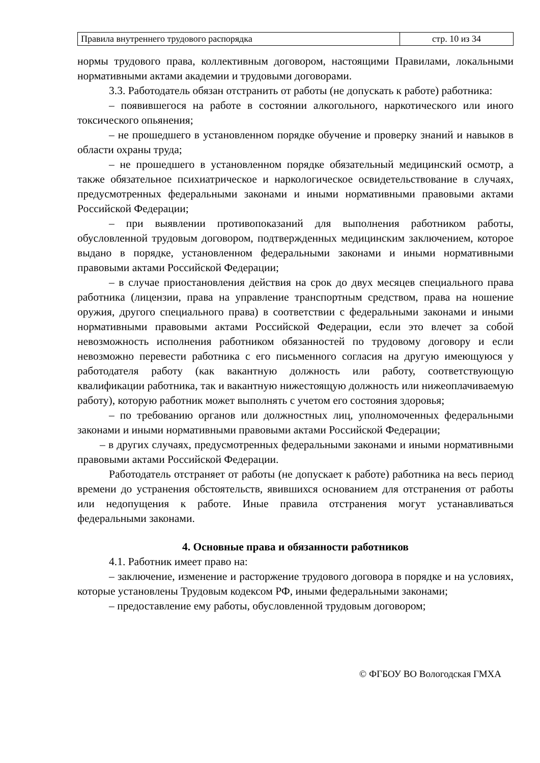| Правила внутреннего трудового распорядка | стр. 10 из 34 |
нормы трудового права, коллективным договором, настоящими Правилами, локальными нормативными актами академии и трудовыми договорами.
3.3. Работодатель обязан отстранить от работы (не допускать к работе) работника:
– появившегося на работе в состоянии алкогольного, наркотического или иного токсического опьянения;
– не прошедшего в установленном порядке обучение и проверку знаний и навыков в области охраны труда;
– не прошедшего в установленном порядке обязательный медицинский осмотр, а также обязательное психиатрическое и наркологическое освидетельствование в случаях, предусмотренных федеральными законами и иными нормативными правовыми актами Российской Федерации;
– при выявлении противопоказаний для выполнения работником работы, обусловленной трудовым договором, подтвержденных медицинским заключением, которое выдано в порядке, установленном федеральными законами и иными нормативными правовыми актами Российской Федерации;
– в случае приостановления действия на срок до двух месяцев специального права работника (лицензии, права на управление транспортным средством, права на ношение оружия, другого специального права) в соответствии с федеральными законами и иными нормативными правовыми актами Российской Федерации, если это влечет за собой невозможность исполнения работником обязанностей по трудовому договору и если невозможно перевести работника с его письменного согласия на другую имеющуюся у работодателя работу (как вакантную должность или работу, соответствующую квалификации работника, так и вакантную нижестоящую должность или нижеоплачиваемую работу), которую работник может выполнять с учетом его состояния здоровья;
– по требованию органов или должностных лиц, уполномоченных федеральными законами и иными нормативными правовыми актами Российской Федерации;
– в других случаях, предусмотренных федеральными законами и иными нормативными правовыми актами Российской Федерации.
Работодатель отстраняет от работы (не допускает к работе) работника на весь период времени до устранения обстоятельств, явившихся основанием для отстранения от работы или недопущения к работе. Иные правила отстранения могут устанавливаться федеральными законами.
4. Основные права и обязанности работников
4.1. Работник имеет право на:
– заключение, изменение и расторжение трудового договора в порядке и на условиях, которые установлены Трудовым кодексом РФ, иными федеральными законами;
– предоставление ему работы, обусловленной трудовым договором;
© ФГБОУ ВО Вологодская ГМХА